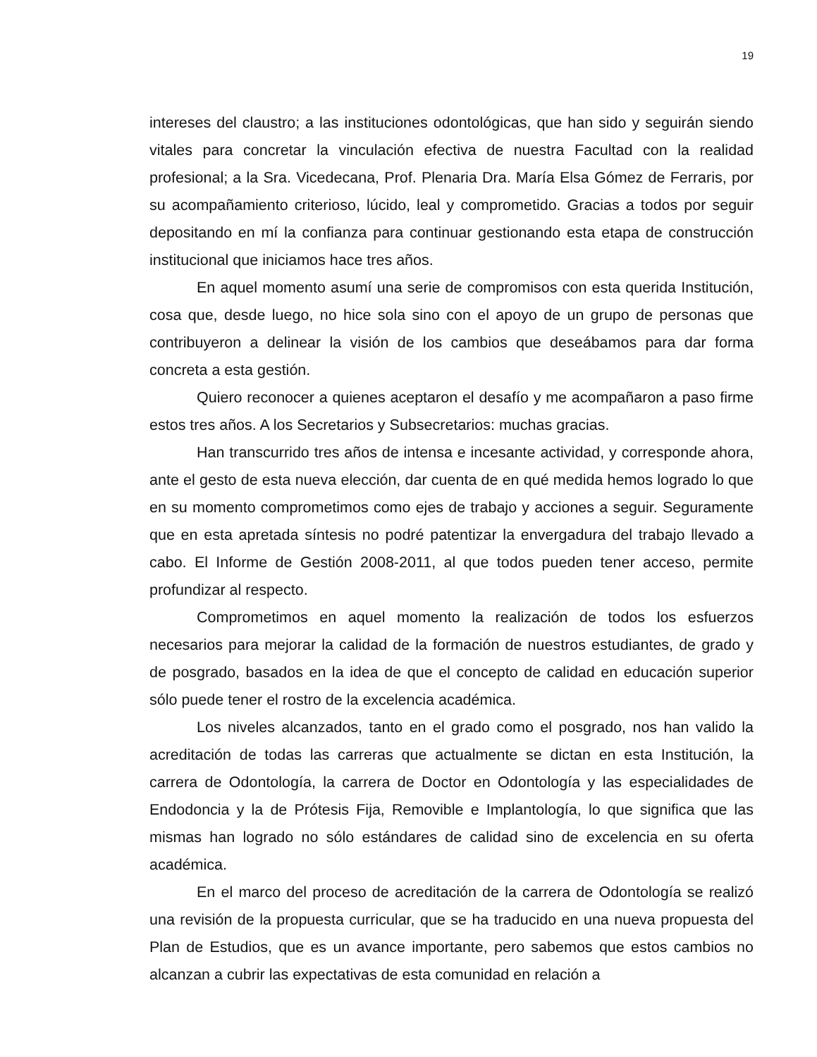19
intereses del claustro; a las instituciones odontológicas, que han sido y seguirán siendo vitales para concretar la vinculación efectiva de nuestra Facultad con la realidad profesional; a la Sra. Vicedecana, Prof. Plenaria Dra. María Elsa Gómez de Ferraris, por su acompañamiento criterioso, lúcido, leal y comprometido. Gracias a todos por seguir depositando en mí la confianza para continuar gestionando esta etapa de construcción institucional que iniciamos hace tres años.
En aquel momento asumí una serie de compromisos con esta querida Institución, cosa que, desde luego, no hice sola sino con el apoyo de un grupo de personas que contribuyeron a delinear la visión de los cambios que deseábamos para dar forma concreta a esta gestión.
Quiero reconocer a quienes aceptaron el desafío y me acompañaron a paso firme estos tres años. A los Secretarios y Subsecretarios: muchas gracias.
Han transcurrido tres años de intensa e incesante actividad, y corresponde ahora, ante el gesto de esta nueva elección, dar cuenta de en qué medida hemos logrado lo que en su momento comprometimos como ejes de trabajo y acciones a seguir. Seguramente que en esta apretada síntesis no podré patentizar la envergadura del trabajo llevado a cabo. El Informe de Gestión 2008-2011, al que todos pueden tener acceso, permite profundizar al respecto.
Comprometimos en aquel momento la realización de todos los esfuerzos necesarios para mejorar la calidad de la formación de nuestros estudiantes, de grado y de posgrado, basados en la idea de que el concepto de calidad en educación superior sólo puede tener el rostro de la excelencia académica.
Los niveles alcanzados, tanto en el grado como el posgrado, nos han valido la acreditación de todas las carreras que actualmente se dictan en esta Institución, la carrera de Odontología, la carrera de Doctor en Odontología y las especialidades de Endodoncia y la de Prótesis Fija, Removible e Implantología, lo que significa que las mismas han logrado no sólo estándares de calidad sino de excelencia en su oferta académica.
En el marco del proceso de acreditación de la carrera de Odontología se realizó una revisión de la propuesta curricular, que se ha traducido en una nueva propuesta del Plan de Estudios, que es un avance importante, pero sabemos que estos cambios no alcanzan a cubrir las expectativas de esta comunidad en relación a